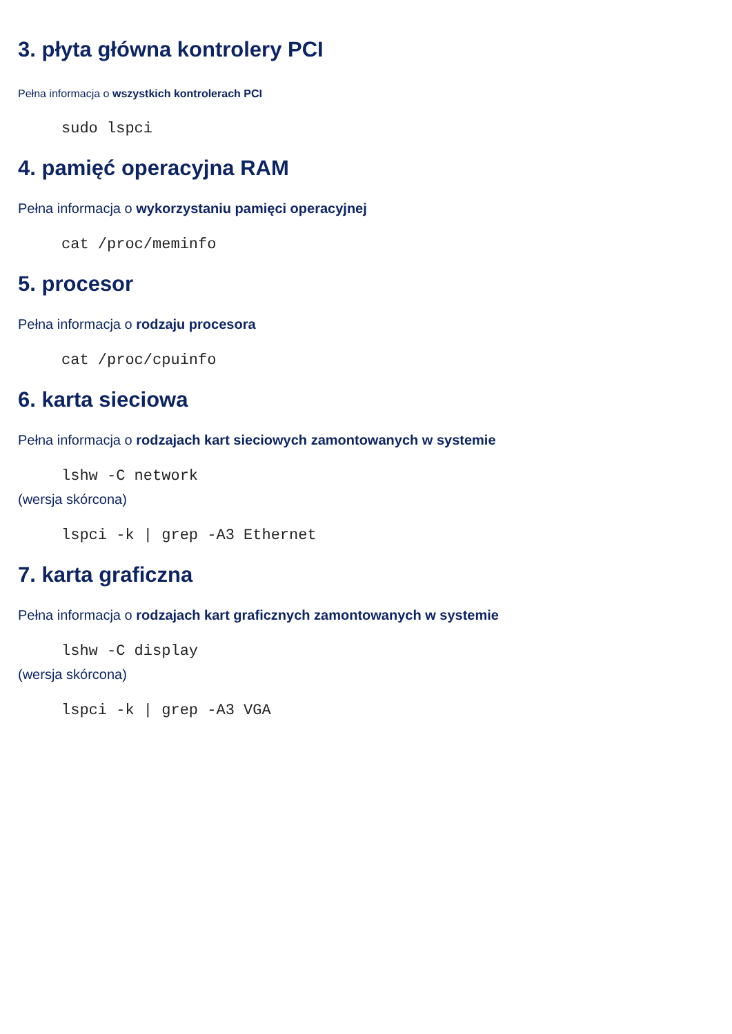3. płyta główna kontrolery PCI
Pełna informacja o wszystkich kontrolerach PCI
sudo lspci
4. pamięć operacyjna RAM
Pełna informacja o wykorzystaniu pamięci operacyjnej
cat /proc/meminfo
5. procesor
Pełna informacja o rodzaju procesora
cat /proc/cpuinfo
6. karta sieciowa
Pełna informacja o rodzajach kart sieciowych zamontowanych w systemie
lshw -C network
(wersja skórcona)
lspci -k | grep -A3 Ethernet
7. karta graficzna
Pełna informacja o rodzajach kart graficznych zamontowanych w systemie
lshw -C display
(wersja skórcona)
lspci -k | grep -A3 VGA